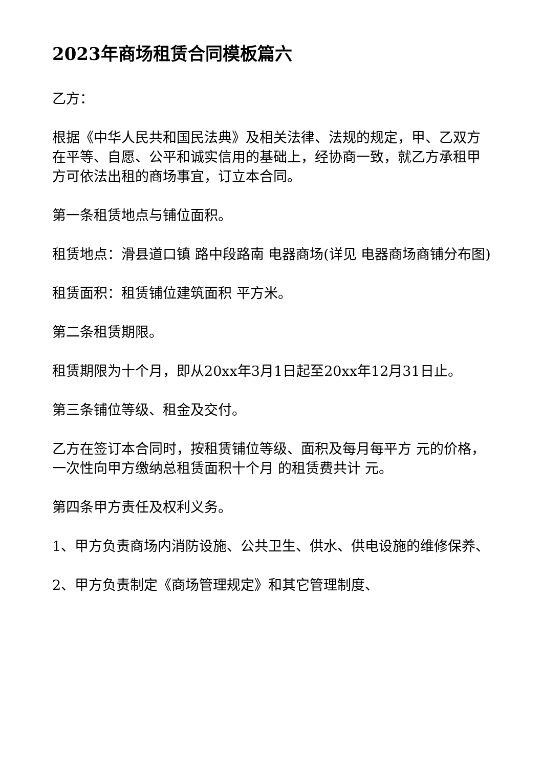2023年商场租赁合同模板篇六
乙方：
根据《中华人民共和国民法典》及相关法律、法规的规定，甲、乙双方在平等、自愿、公平和诚实信用的基础上，经协商一致，就乙方承租甲方可依法出租的商场事宜，订立本合同。
第一条租赁地点与铺位面积。
租赁地点：滑县道口镇 路中段路南 电器商场(详见 电器商场商铺分布图)
租赁面积：租赁铺位建筑面积 平方米。
第二条租赁期限。
租赁期限为十个月，即从20xx年3月1日起至20xx年12月31日止。
第三条铺位等级、租金及交付。
乙方在签订本合同时，按租赁铺位等级、面积及每月每平方 元的价格，一次性向甲方缴纳总租赁面积十个月 的租赁费共计 元。
第四条甲方责任及权利义务。
1、甲方负责商场内消防设施、公共卫生、供水、供电设施的维修保养、
2、甲方负责制定《商场管理规定》和其它管理制度、